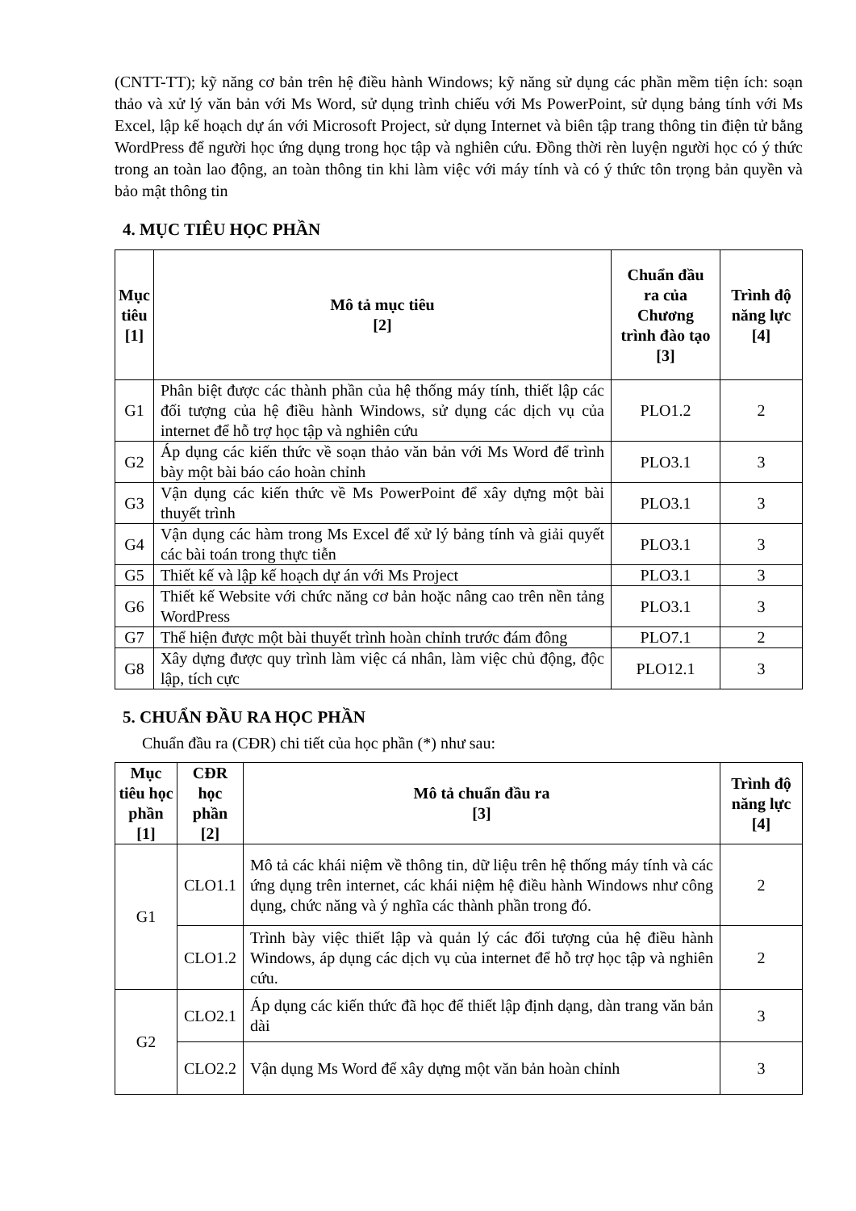(CNTT-TT); kỹ năng cơ bản trên hệ điều hành Windows; kỹ năng sử dụng các phần mềm tiện ích: soạn thảo và xử lý văn bản với Ms Word, sử dụng trình chiếu với Ms PowerPoint, sử dụng bảng tính với Ms Excel, lập kế hoạch dự án với Microsoft Project, sử dụng Internet và biên tập trang thông tin điện tử bằng WordPress để người học ứng dụng trong học tập và nghiên cứu. Đồng thời rèn luyện người học có ý thức trong an toàn lao động, an toàn thông tin khi làm việc với máy tính và có ý thức tôn trọng bản quyền và bảo mật thông tin
4. MỤC TIÊU HỌC PHẦN
| Mục tiêu [1] | Mô tả mục tiêu [2] | Chuẩn đầu ra của Chương trình đào tạo [3] | Trình độ năng lực [4] |
| --- | --- | --- | --- |
| G1 | Phân biệt được các thành phần của hệ thống máy tính, thiết lập các đối tượng của hệ điều hành Windows, sử dụng các dịch vụ của internet để hỗ trợ học tập và nghiên cứu | PLO1.2 | 2 |
| G2 | Áp dụng các kiến thức về soạn thảo văn bản với Ms Word để trình bày một bài báo cáo hoàn chỉnh | PLO3.1 | 3 |
| G3 | Vận dụng các kiến thức về Ms PowerPoint để xây dựng một bài thuyết trình | PLO3.1 | 3 |
| G4 | Vận dụng các hàm trong Ms Excel để xử lý bảng tính và giải quyết các bài toán trong thực tiễn | PLO3.1 | 3 |
| G5 | Thiết kế và lập kế hoạch dự án với Ms Project | PLO3.1 | 3 |
| G6 | Thiết kế Website với chức năng cơ bản hoặc nâng cao trên nền tảng WordPress | PLO3.1 | 3 |
| G7 | Thể hiện được một bài thuyết trình hoàn chỉnh trước đám đông | PLO7.1 | 2 |
| G8 | Xây dựng được quy trình làm việc cá nhân, làm việc chủ động, độc lập, tích cực | PLO12.1 | 3 |
5. CHUẨN ĐẦU RA HỌC PHẦN
Chuẩn đầu ra (CĐR) chi tiết của học phần (*) như sau:
| Mục tiêu học phần [1] | CĐR học phần [2] | Mô tả chuẩn đầu ra [3] | Trình độ năng lực [4] |
| --- | --- | --- | --- |
| G1 | CLO1.1 | Mô tả các khái niệm về thông tin, dữ liệu trên hệ thống máy tính và các ứng dụng trên internet, các khái niệm hệ điều hành Windows như công dụng, chức năng và ý nghĩa các thành phần trong đó. | 2 |
| | CLO1.2 | Trình bày việc thiết lập và quản lý các đối tượng của hệ điều hành Windows, áp dụng các dịch vụ của internet để hỗ trợ học tập và nghiên cứu. | 2 |
| G2 | CLO2.1 | Áp dụng các kiến thức đã học để thiết lập định dạng, dàn trang văn bản dài | 3 |
| | CLO2.2 | Vận dụng Ms Word để xây dựng một văn bản hoàn chỉnh | 3 |